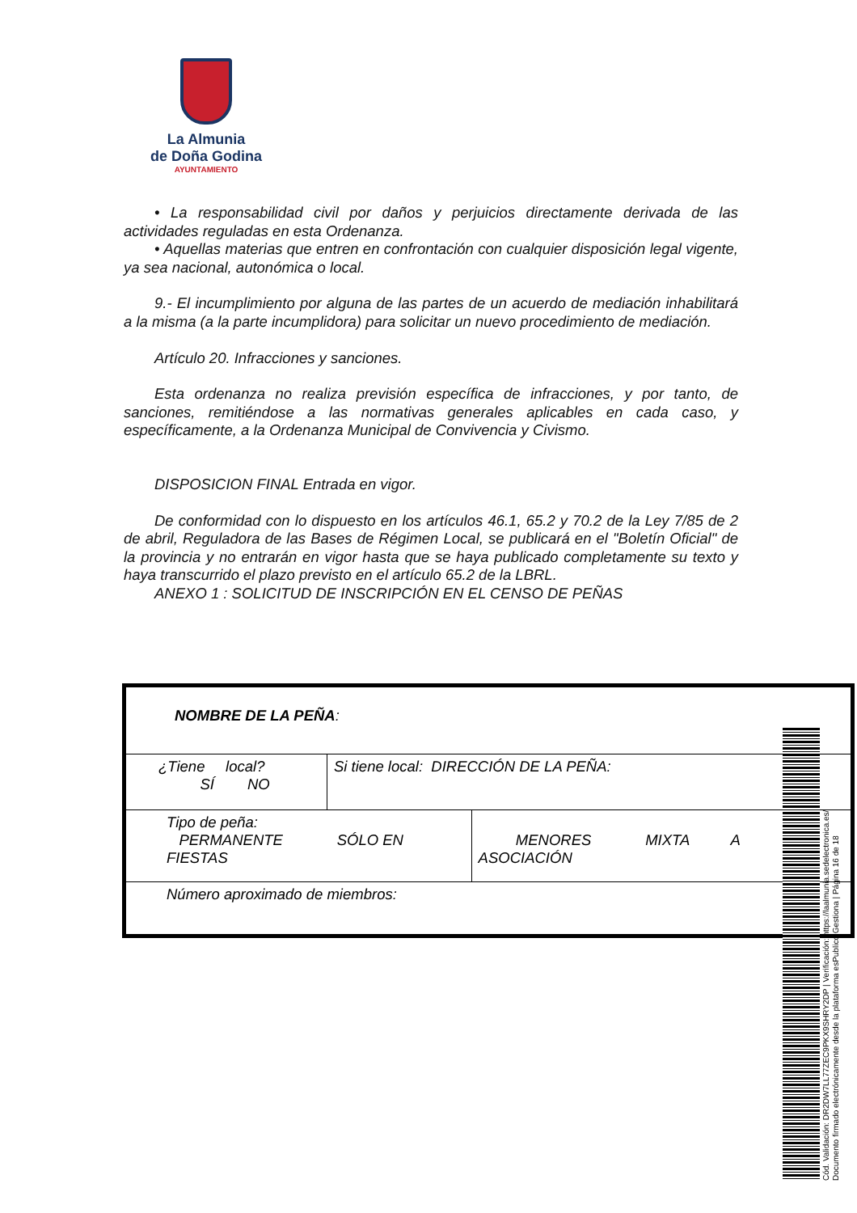La Almunia
de Doña Godina
AYUNTAMIENTO
• La responsabilidad civil por daños y perjuicios directamente derivada de las actividades reguladas en esta Ordenanza.
• Aquellas materias que entren en confrontación con cualquier disposición legal vigente, ya sea nacional, autonómica o local.
9.- El incumplimiento por alguna de las partes de un acuerdo de mediación inhabilitará a la misma (a la parte incumplidora) para solicitar un nuevo procedimiento de mediación.
Artículo 20. Infracciones y sanciones.
Esta ordenanza no realiza previsión específica de infracciones, y por tanto, de sanciones, remitiéndose a las normativas generales aplicables en cada caso, y específicamente, a la Ordenanza Municipal de Convivencia y Civismo.
DISPOSICION FINAL Entrada en vigor.
De conformidad con lo dispuesto en los artículos 46.1, 65.2 y 70.2 de la Ley 7/85 de 2 de abril, Reguladora de las Bases de Régimen Local, se publicará en el "Boletín Oficial" de la provincia y no entrarán en vigor hasta que se haya publicado completamente su texto y haya transcurrido el plazo previsto en el artículo 65.2 de la LBRL.
ANEXO 1 : SOLICITUD DE INSCRIPCIÓN EN EL CENSO DE PEÑAS
| NOMBRE DE LA PEÑA : | | |
| ¿Tiene local? SÍ NO | Si tiene local: DIRECCIÓN DE LA PEÑA: | |
| Tipo de peña: PERMANENTE SÓLO EN FIESTAS | | MENORES MIXTA A ASOCIACIÓN |
| Número aproximado de miembros: | | |
Cód. Validación: DR2DW7LL77ZEC9PKX9SHRY2DP | Verificación: https://laalmunia.sedelectronica.es/
Documento firmado electrónicamente desde la plataforma esPublico Gestiona | Página 16 de 18